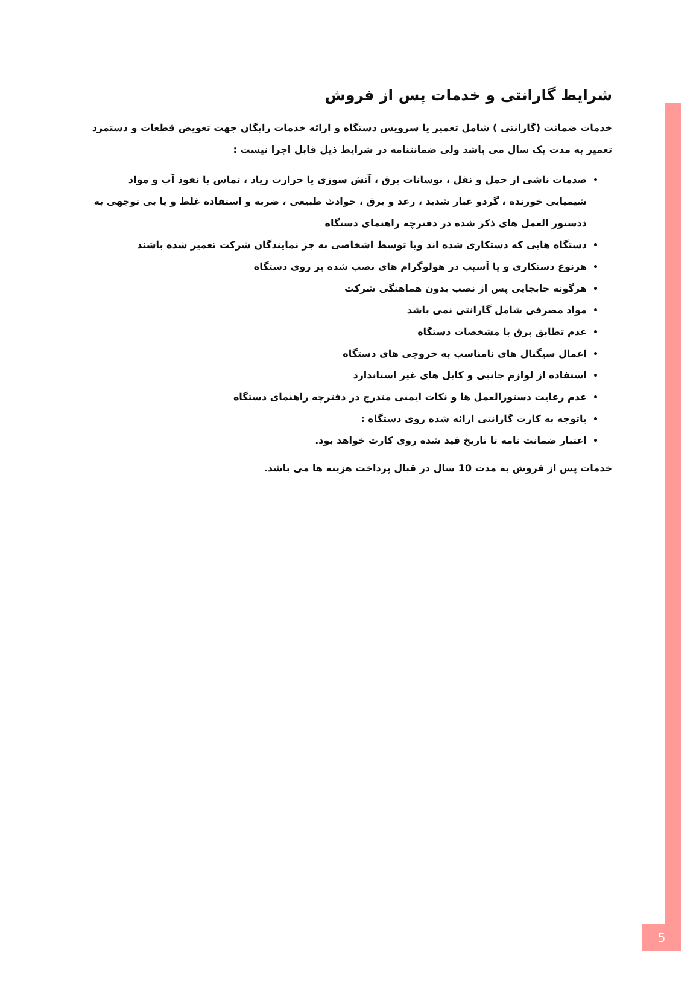شرایط گارانتی و خدمات پس از فروش
خدمات ضمانت (گارانتی ) شامل تعمیر یا سرویس دستگاه و ارائه خدمات رایگان جهت تعویض قطعات و دستمزد تعمیر به مدت یک سال می باشد ولی ضمانتنامه در شرایط ذیل قابل اجرا نیست :
صدمات ناشی از حمل و نقل ، نوسانات برق ، آتش سوزی یا حرارت زیاد ، تماس یا نفوذ آب و مواد شیمیایی خورنده ، گردو غبار شدید ، رعد و برق ، حوادث طبیعی ، ضربه و استفاده غلط و یا بی توجهی به ذدستور العمل های ذکر شده در دفترچه راهنمای دستگاه
دستگاه هایی که دستکاری شده اند ویا توسط اشخاصی به جز نمایندگان شرکت تعمیر شده باشند
هرنوع دستکاری و یا آسیب در هولوگرام های نصب شده بر روی دستگاه
هرگونه جابجایی پس از نصب بدون هماهنگی شرکت
مواد مصرفی شامل گارانتی نمی باشد
عدم تطابق برق با مشخصات دستگاه
اعمال سیگنال های نامناسب به خروجی های دستگاه
استفاده از لوازم جانبی و کابل های غیر استاندارد
عدم رعایت دستورالعمل ها و نکات ایمنی مندرج در دفترچه راهنمای دستگاه
باتوجه به کارت گارانتی ارائه شده روی دستگاه :
اعتبار ضمانت نامه تا تاریخ قید شده روی کارت خواهد بود.
خدمات پس از فروش به مدت 10 سال در قبال پرداخت هزینه ها می باشد.
5